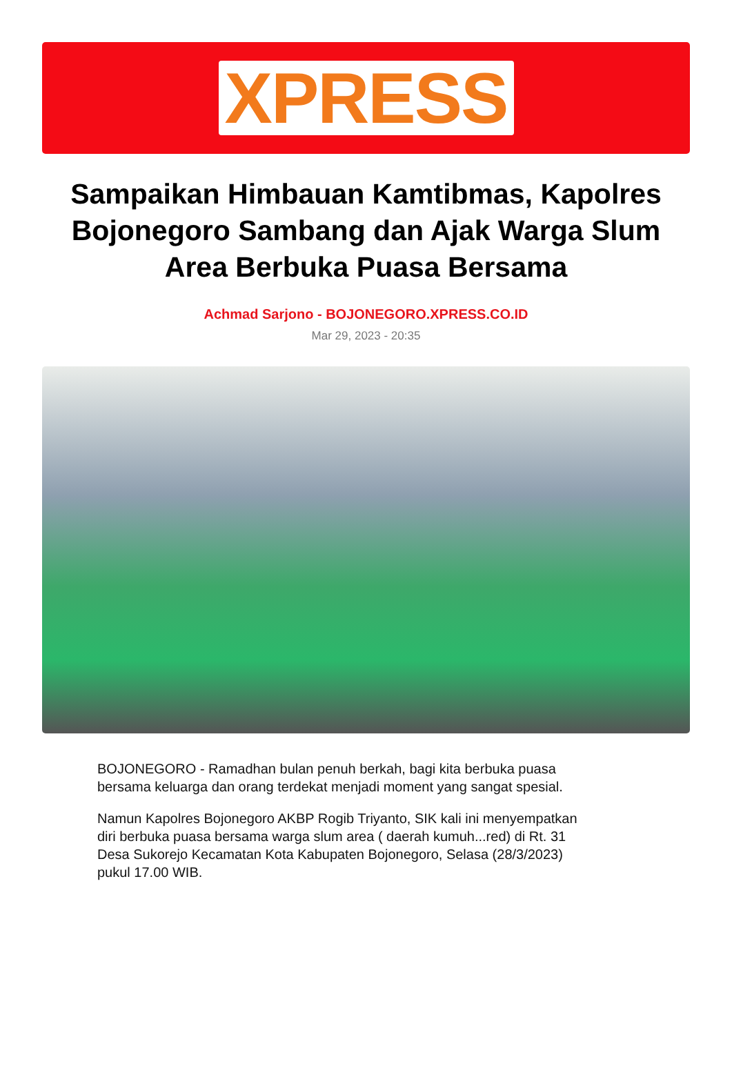XPRESS
Sampaikan Himbauan Kamtibmas, Kapolres Bojonegoro Sambang dan Ajak Warga Slum Area Berbuka Puasa Bersama
Achmad Sarjono - BOJONEGORO.XPRESS.CO.ID
Mar 29, 2023 - 20:35
BOJONEGORO - Ramadhan bulan penuh berkah, bagi kita berbuka puasa bersama keluarga dan orang terdekat menjadi moment yang sangat spesial.
Namun Kapolres Bojonegoro AKBP Rogib Triyanto, SIK kali ini menyempatkan diri berbuka puasa bersama warga slum area ( daerah kumuh...red) di Rt. 31 Desa Sukorejo Kecamatan Kota Kabupaten Bojonegoro, Selasa (28/3/2023) pukul 17.00 WIB.